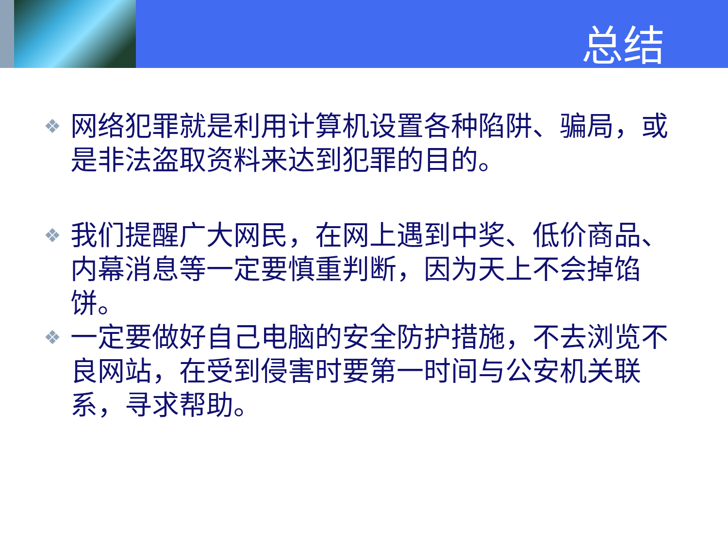总结
❖ 网络犯罪就是利用计算机设置各种陷阱、骗局，或是非法盗取资料来达到犯罪的目的。
❖ 我们提醒广大网民，在网上遇到中奖、低价商品、内幕消息等一定要慎重判断，因为天上不会掉馅饼。
❖ 一定要做好自己电脑的安全防护措施，不去浏览不良网站，在受到侵害时要第一时间与公安机关联系，寻求帮助。